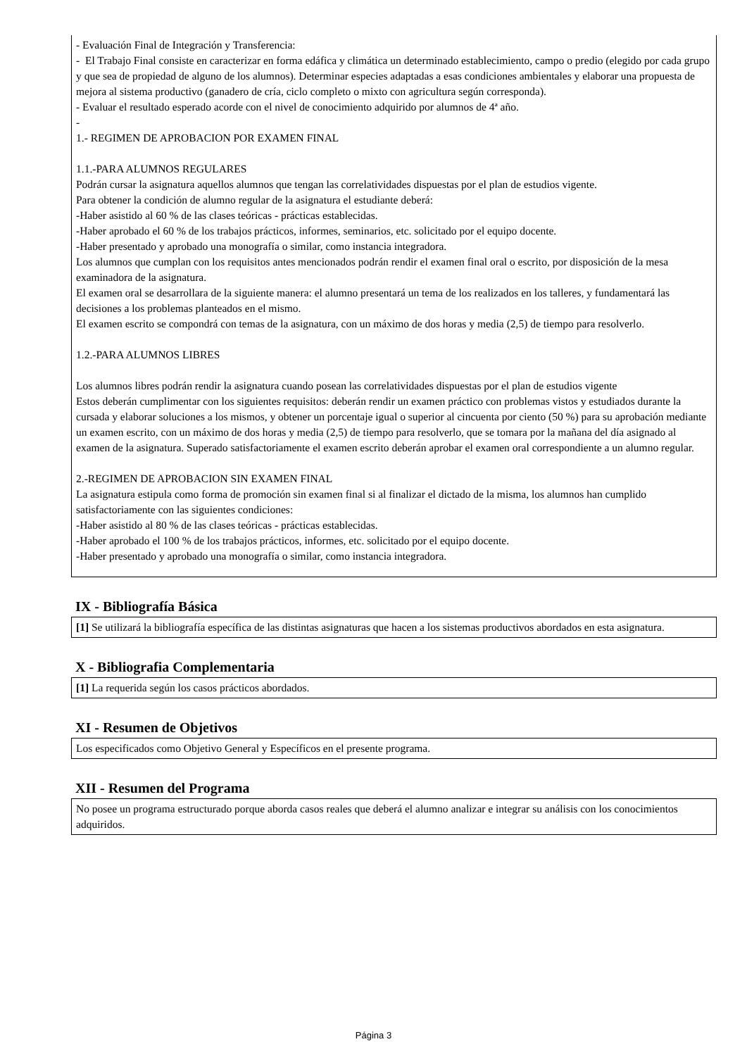- Evaluación Final de Integración y Transferencia:
- El Trabajo Final consiste en caracterizar en forma edáfica y climática un determinado establecimiento, campo o predio (elegido por cada grupo y que sea de propiedad de alguno de los alumnos). Determinar especies adaptadas a esas condiciones ambientales y elaborar una propuesta de mejora al sistema productivo (ganadero de cría, ciclo completo o mixto con agricultura según corresponda).
- Evaluar el resultado esperado acorde con el nivel de conocimiento adquirido por alumnos de 4ª año.
-
1.- REGIMEN DE APROBACION POR EXAMEN FINAL
1.1.-PARA ALUMNOS REGULARES
Podrán cursar la asignatura aquellos alumnos que tengan las correlatividades dispuestas por el plan de estudios vigente.
Para obtener la condición de alumno regular de la asignatura el estudiante deberá:
-Haber asistido al 60 % de las clases teóricas - prácticas establecidas.
-Haber aprobado el 60 % de los trabajos prácticos, informes, seminarios, etc. solicitado por el equipo docente.
-Haber presentado y aprobado una monografía o similar, como instancia integradora.
Los alumnos que cumplan con los requisitos antes mencionados podrán rendir el examen final oral o escrito, por disposición de la mesa examinadora de la asignatura.
El examen oral se desarrollara de la siguiente manera: el alumno presentará un tema de los realizados en los talleres, y fundamentará las decisiones a los problemas planteados en el mismo.
El examen escrito se compondrá con temas de la asignatura, con un máximo de dos horas y media (2,5) de tiempo para resolverlo.
1.2.-PARA ALUMNOS LIBRES
Los alumnos libres podrán rendir la asignatura cuando posean las correlatividades dispuestas por el plan de estudios vigente
Estos deberán cumplimentar con los siguientes requisitos: deberán rendir un examen práctico con problemas vistos y estudiados durante la cursada y elaborar soluciones a los mismos, y obtener un porcentaje igual o superior al cincuenta por ciento (50 %) para su aprobación mediante un examen escrito, con un máximo de dos horas y media (2,5) de tiempo para resolverlo, que se tomara por la mañana del día asignado al examen de la asignatura. Superado satisfactoriamente el examen escrito deberán aprobar el examen oral correspondiente a un alumno regular.
2.-REGIMEN DE APROBACION SIN EXAMEN FINAL
La asignatura estipula como forma de promoción sin examen final si al finalizar el dictado de la misma, los alumnos han cumplido satisfactoriamente con las siguientes condiciones:
-Haber asistido al 80 % de las clases teóricas - prácticas establecidas.
-Haber aprobado el 100 % de los trabajos prácticos, informes, etc. solicitado por el equipo docente.
-Haber presentado y aprobado una monografía o similar, como instancia integradora.
IX - Bibliografía Básica
[1] Se utilizará la bibliografía específica de las distintas asignaturas que hacen a los sistemas productivos abordados en esta asignatura.
X - Bibliografia Complementaria
[1] La requerida según los casos prácticos abordados.
XI - Resumen de Objetivos
Los especificados como Objetivo General y Específicos en el presente programa.
XII - Resumen del Programa
No posee un programa estructurado porque aborda casos reales que deberá el alumno analizar e integrar su análisis con los conocimientos adquiridos.
Página 3